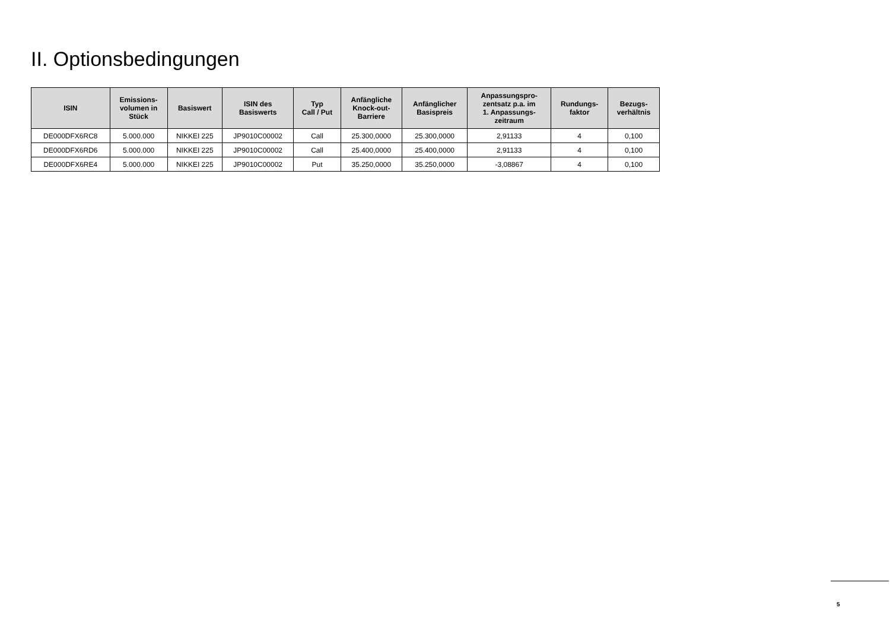II. Optionsbedingungen
| ISIN | Emissions- volumen in Stück | Basiswert | ISIN des Basiswerts | Typ Call / Put | Anfängliche Knock-out- Barriere | Anfänglicher Basispreis | Anpassungspro- zentsatz p.a. im 1. Anpassungs- zeitraum | Rundungs- faktor | Bezugs- verhältnis |
| --- | --- | --- | --- | --- | --- | --- | --- | --- | --- |
| DE000DFX6RC8 | 5.000.000 | NIKKEI 225 | JP9010C00002 | Call | 25.300,0000 | 25.300,0000 | 2,91133 | 4 | 0,100 |
| DE000DFX6RD6 | 5.000.000 | NIKKEI 225 | JP9010C00002 | Call | 25.400,0000 | 25.400,0000 | 2,91133 | 4 | 0,100 |
| DE000DFX6RE4 | 5.000.000 | NIKKEI 225 | JP9010C00002 | Put | 35.250,0000 | 35.250,0000 | -3,08867 | 4 | 0,100 |
5